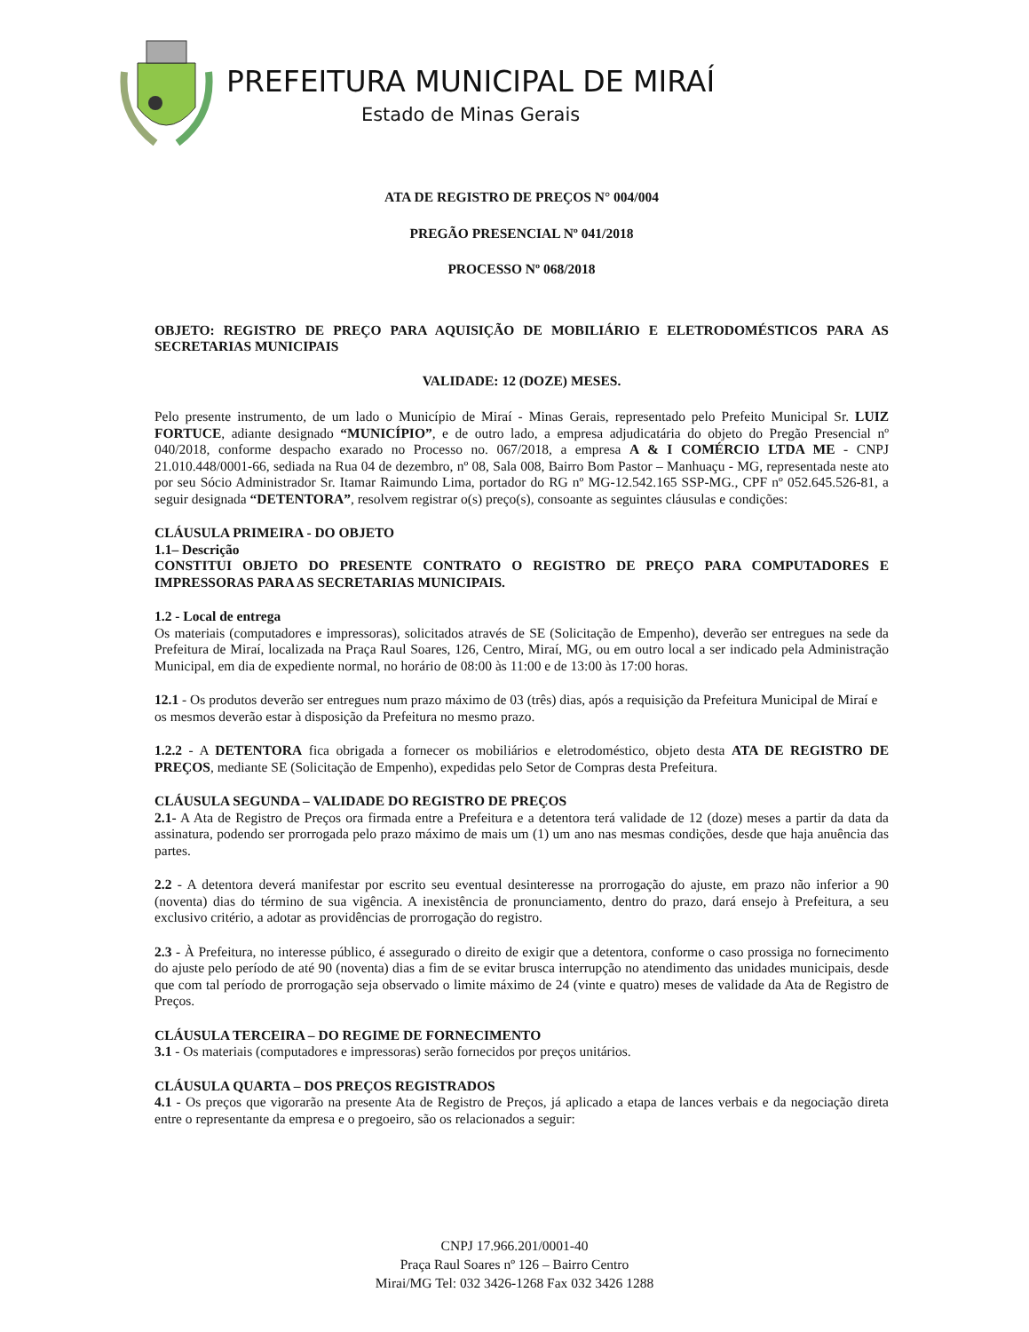PREFEITURA MUNICIPAL DE MIRAÍ
Estado de Minas Gerais
ATA DE REGISTRO DE PREÇOS N° 004/004
PREGÃO PRESENCIAL Nº 041/2018
PROCESSO Nº 068/2018
OBJETO: REGISTRO DE PREÇO PARA AQUISIÇÃO DE MOBILIÁRIO E ELETRODOMÉSTICOS PARA AS SECRETARIAS MUNICIPAIS
VALIDADE: 12 (DOZE) MESES.
Pelo presente instrumento, de um lado o Município de Miraí - Minas Gerais, representado pelo Prefeito Municipal Sr. LUIZ FORTUCE, adiante designado “MUNICÍPIO”, e de outro lado, a empresa adjudicatária do objeto do Pregão Presencial nº 040/2018, conforme despacho exarado no Processo no. 067/2018, a empresa A & I COMÉRCIO LTDA ME - CNPJ 21.010.448/0001-66, sediada na Rua 04 de dezembro, nº 08, Sala 008, Bairro Bom Pastor – Manhuaçu - MG, representada neste ato por seu Sócio Administrador Sr. Itamar Raimundo Lima, portador do RG nº MG-12.542.165 SSP-MG., CPF nº 052.645.526-81, a seguir designada “DETENTORA”, resolvem registrar o(s) preço(s), consoante as seguintes cláusulas e condições:
CLÁUSULA PRIMEIRA - DO OBJETO
1.1– Descrição
CONSTITUI OBJETO DO PRESENTE CONTRATO O REGISTRO DE PREÇO PARA COMPUTADORES E IMPRESSORAS PARA AS SECRETARIAS MUNICIPAIS.
1.2 - Local de entrega
Os materiais (computadores e impressoras), solicitados através de SE (Solicitação de Empenho), deverão ser entregues na sede da Prefeitura de Miraí, localizada na Praça Raul Soares, 126, Centro, Miraí, MG, ou em outro local a ser indicado pela Administração Municipal, em dia de expediente normal, no horário de 08:00 às 11:00 e de 13:00 às 17:00 horas.
12.1 - Os produtos deverão ser entregues num prazo máximo de 03 (três) dias, após a requisição da Prefeitura Municipal de Miraí e os mesmos deverão estar à disposição da Prefeitura no mesmo prazo.
1.2.2 - A DETENTORA fica obrigada a fornecer os mobiliários e eletrodoméstico, objeto desta ATA DE REGISTRO DE PREÇOS, mediante SE (Solicitação de Empenho), expedidas pelo Setor de Compras desta Prefeitura.
CLÁUSULA SEGUNDA – VALIDADE DO REGISTRO DE PREÇOS
2.1- A Ata de Registro de Preços ora firmada entre a Prefeitura e a detentora terá validade de 12 (doze) meses a partir da data da assinatura, podendo ser prorrogada pelo prazo máximo de mais um (1) um ano nas mesmas condições, desde que haja anuência das partes.
2.2 - A detentora deverá manifestar por escrito seu eventual desinteresse na prorrogação do ajuste, em prazo não inferior a 90 (noventa) dias do término de sua vigência. A inexistência de pronunciamento, dentro do prazo, dará ensejo à Prefeitura, a seu exclusivo critério, a adotar as providências de prorrogação do registro.
2.3 - À Prefeitura, no interesse público, é assegurado o direito de exigir que a detentora, conforme o caso prossiga no fornecimento do ajuste pelo período de até 90 (noventa) dias a fim de se evitar brusca interrupção no atendimento das unidades municipais, desde que com tal período de prorrogação seja observado o limite máximo de 24 (vinte e quatro) meses de validade da Ata de Registro de Preços.
CLÁUSULA TERCEIRA – DO REGIME DE FORNECIMENTO
3.1 - Os materiais (computadores e impressoras) serão fornecidos por preços unitários.
CLÁUSULA QUARTA – DOS PREÇOS REGISTRADOS
4.1 - Os preços que vigorarão na presente Ata de Registro de Preços, já aplicado a etapa de lances verbais e da negociação direta entre o representante da empresa e o pregoeiro, são os relacionados a seguir:
CNPJ 17.966.201/0001-40
Praça Raul Soares nº 126 – Bairro Centro
Mirai/MG Tel: 032 3426-1268 Fax 032 3426 1288